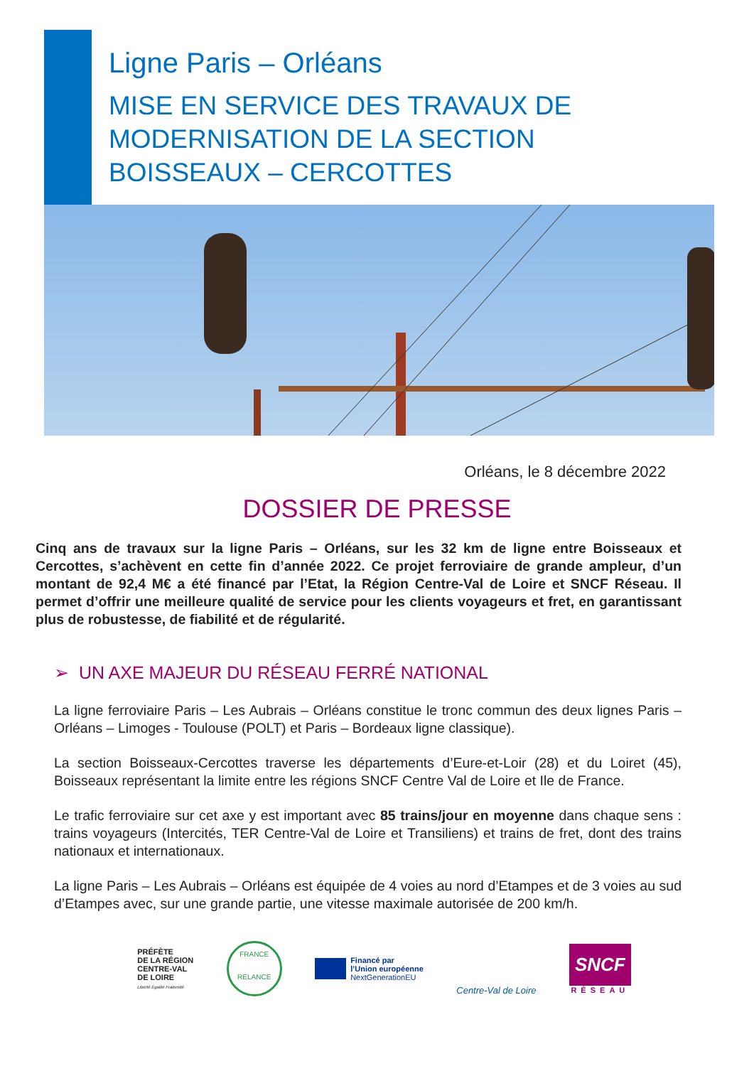Ligne Paris – Orléans
MISE EN SERVICE DES TRAVAUX DE
MODERNISATION DE LA SECTION
BOISSEAUX – CERCOTTES
Orléans, le 8 décembre 2022
DOSSIER DE PRESSE
Cinq ans de travaux sur la ligne Paris – Orléans, sur les 32 km de ligne entre Boisseaux et Cercottes, s’achèvent en cette fin d’année 2022. Ce projet ferroviaire de grande ampleur, d’un montant de 92,4 M€ a été financé par l’Etat, la Région Centre-Val de Loire et SNCF Réseau. Il permet d’offrir une meilleure qualité de service pour les clients voyageurs et fret, en garantissant plus de robustesse, de fiabilité et de régularité.
➢ UN AXE MAJEUR DU RÉSEAU FERRÉ NATIONAL
La ligne ferroviaire Paris – Les Aubrais – Orléans constitue le tronc commun des deux lignes Paris – Orléans – Limoges - Toulouse (POLT) et Paris – Bordeaux ligne classique).
La section Boisseaux-Cercottes traverse les départements d’Eure-et-Loir (28) et du Loiret (45), Boisseaux représentant la limite entre les régions SNCF Centre Val de Loire et Ile de France.
Le trafic ferroviaire sur cet axe y est important avec 85 trains/jour en moyenne dans chaque sens : trains voyageurs (Intercités, TER Centre-Val de Loire et Transiliens) et trains de fret, dont des trains nationaux et internationaux.
La ligne Paris – Les Aubrais – Orléans est équipée de 4 voies au nord d’Etampes et de 3 voies au sud d’Etampes avec, sur une grande partie, une vitesse maximale autorisée de 200 km/h.
PRÉFÈTE
DE LA RÉGION
CENTRE-VAL
DE LOIRE
Liberté Égalité Fraternité
FRANCE
RELANCE
Financé par
l’Union européenne
NextGenerationEU
Centre-Val de Loire
SNCF
RÉSEAU